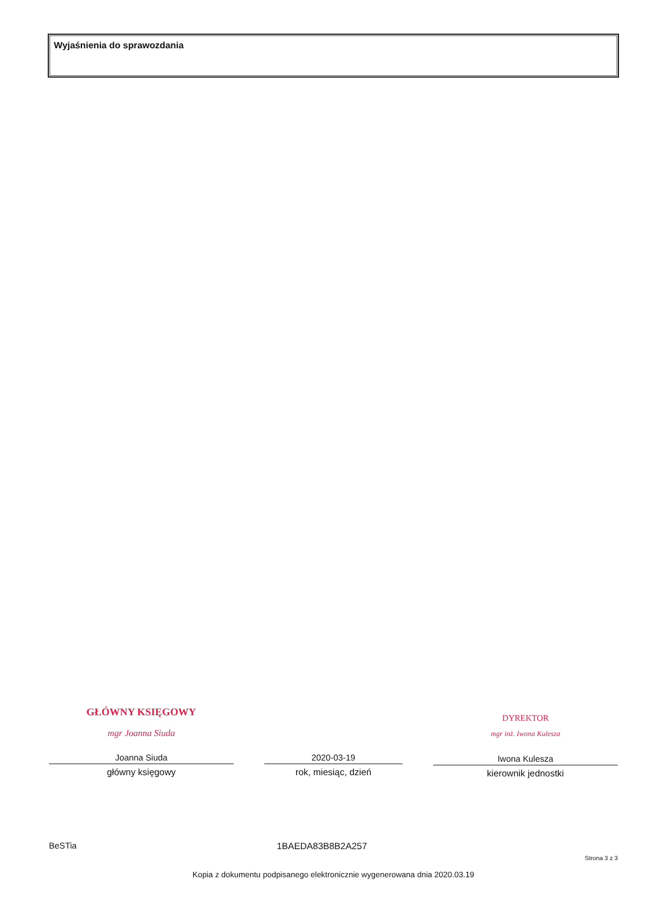Wyjaśnienia do sprawozdania
GŁÓWNY KSIĘGOWY
mgr Joanna Siuda
Joanna Siuda
główny księgowy
2020-03-19
rok, miesiąc, dzień
DYREKTOR
mgr inż. Iwona Kulesza
Iwona Kulesza
kierownik jednostki
BeSTia 1BAEDA83B8B2A257
Strona 3 z 3
Kopia z dokumentu podpisanego elektronicznie wygenerowana dnia 2020.03.19